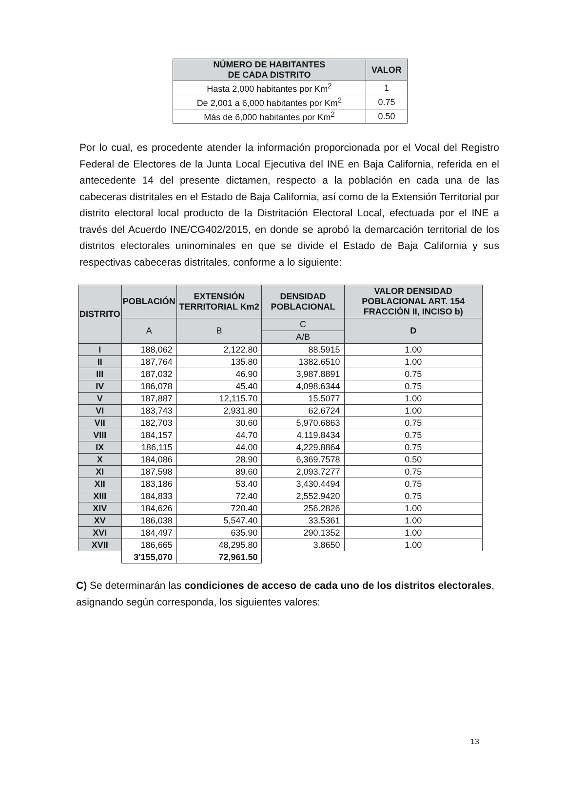| NÚMERO DE HABITANTES DE CADA DISTRITO | VALOR |
| --- | --- |
| Hasta 2,000 habitantes por Km<sup>2</sup> | 1 |
| De 2,001 a 6,000 habitantes por Km<sup>2</sup> | 0.75 |
| Más de 6,000 habitantes por Km<sup>2</sup> | 0.50 |
Por lo cual, es procedente atender la información proporcionada por el Vocal del Registro Federal de Electores de la Junta Local Ejecutiva del INE en Baja California, referida en el antecedente 14 del presente dictamen, respecto a la población en cada una de las cabeceras distritales en el Estado de Baja California, así como de la Extensión Territorial por distrito electoral local producto de la Distritación Electoral Local, efectuada por el INE a través del Acuerdo INE/CG402/2015, en donde se aprobó la demarcación territorial de los distritos electorales uninominales en que se divide el Estado de Baja California y sus respectivas cabeceras distritales, conforme a lo siguiente:
| DISTRITO | POBLACIÓN | EXTENSIÓN TERRITORIAL Km2 | DENSIDAD POBLACIONAL | VALOR DENSIDAD POBLACIONAL ART. 154 FRACCIÓN II, INCISO b) |
| --- | --- | --- | --- | --- |
| | A | B | C | D |
| | | | A/B | |
| I | 188,062 | 2,122.80 | 88.5915 | 1.00 |
| II | 187,764 | 135.80 | 1382.6510 | 1.00 |
| III | 187,032 | 46.90 | 3,987.8891 | 0.75 |
| IV | 186,078 | 45.40 | 4,098.6344 | 0.75 |
| V | 187,887 | 12,115.70 | 15.5077 | 1.00 |
| VI | 183,743 | 2,931.80 | 62.6724 | 1.00 |
| VII | 182,703 | 30.60 | 5,970.6863 | 0.75 |
| VIII | 184,157 | 44.70 | 4,119.8434 | 0.75 |
| IX | 186,115 | 44.00 | 4,229.8864 | 0.75 |
| X | 184,086 | 28.90 | 6,369.7578 | 0.50 |
| XI | 187,598 | 89.60 | 2,093.7277 | 0.75 |
| XII | 183,186 | 53.40 | 3,430.4494 | 0.75 |
| XIII | 184,833 | 72.40 | 2,552.9420 | 0.75 |
| XIV | 184,626 | 720.40 | 256.2826 | 1.00 |
| XV | 186,038 | 5,547.40 | 33.5361 | 1.00 |
| XVI | 184,497 | 635.90 | 290.1352 | 1.00 |
| XVII | 186,665 | 48,295.80 | 3.8650 | 1.00 |
| | 3'155,070 | 72,961.50 | | |
C) Se determinarán las condiciones de acceso de cada uno de los distritos electorales, asignando según corresponda, los siguientes valores:
13